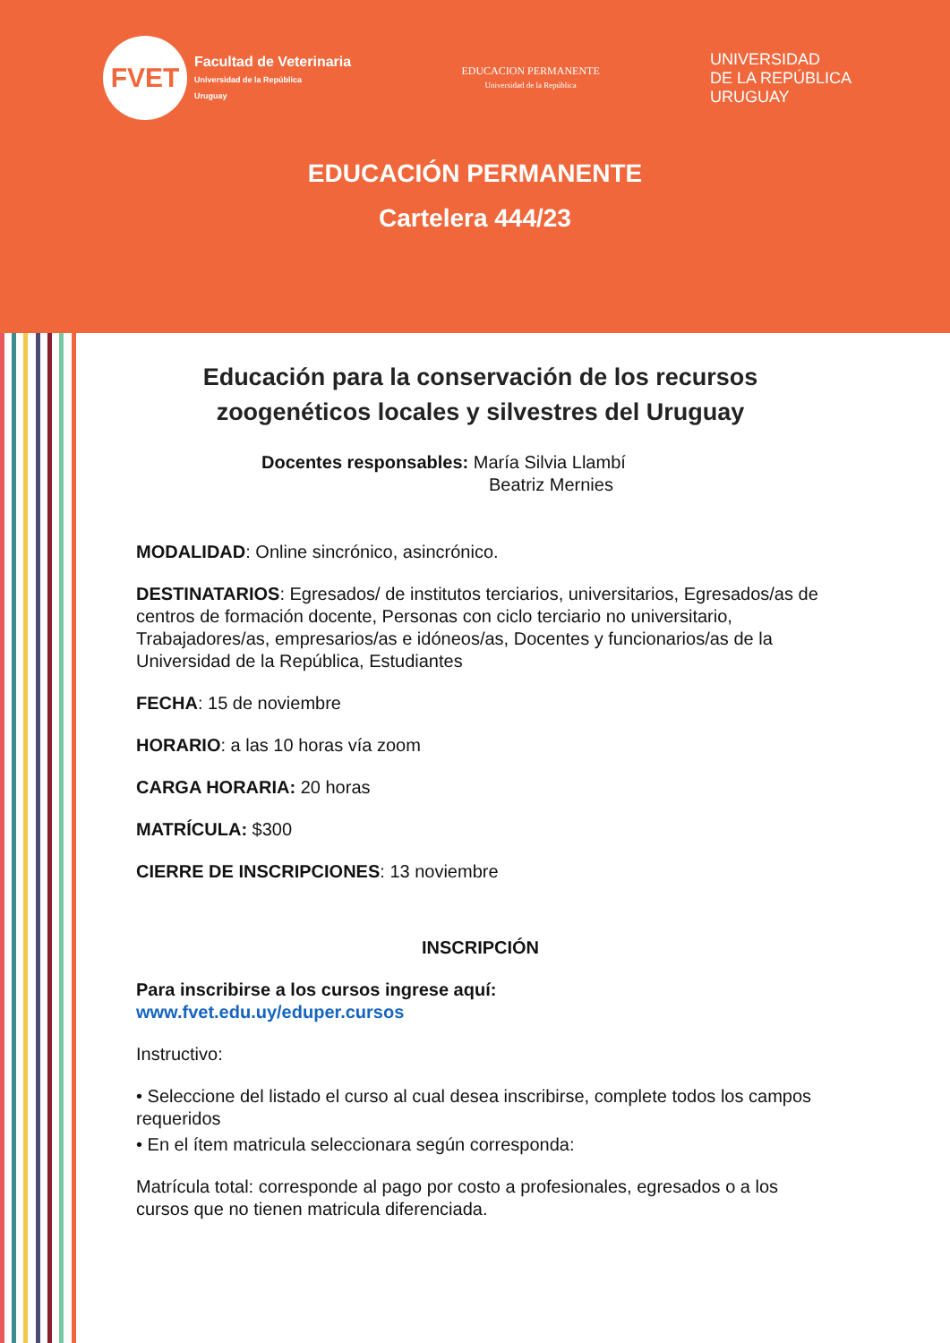FVET
Facultad de Veterinaria
Universidad de la República
Uruguay
EDUCACION PERMANENTE
Universidad de la República
UNIVERSIDAD
DE LA REPÚBLICA
URUGUAY
EDUCACIÓN PERMANENTE
Cartelera 444/23
Educación para la conservación de los recursos
zoogenéticos locales y silvestres del Uruguay
Docentes responsables: María Silvia Llambí
Beatriz Mernies
MODALIDAD: Online sincrónico, asincrónico.
DESTINATARIOS: Egresados/ de institutos terciarios, universitarios, Egresados/as de centros de formación docente, Personas con ciclo terciario no universitario, Trabajadores/as, empresarios/as e idóneos/as, Docentes y funcionarios/as de la Universidad de la República, Estudiantes
FECHA: 15 de noviembre
HORARIO: a las 10 horas vía zoom
CARGA HORARIA: 20 horas
MATRÍCULA: $300
CIERRE DE INSCRIPCIONES: 13 noviembre
INSCRIPCIÓN
Para inscribirse a los cursos ingrese aquí:
www.fvet.edu.uy/eduper.cursos
Instructivo:
• Seleccione del listado el curso al cual desea inscribirse, complete todos los campos requeridos
• En el ítem matricula seleccionara según corresponda:
Matrícula total: corresponde al pago por costo a profesionales, egresados o a los cursos que no tienen matricula diferenciada.